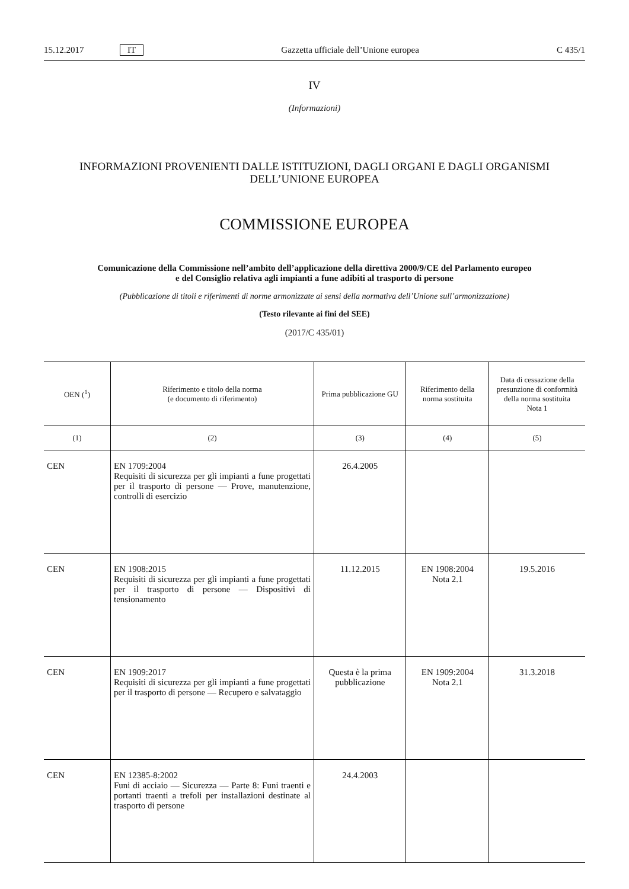15.12.2017 IT Gazzetta ufficiale dell’Unione europea C 435/1
IV
(Informazioni)
INFORMAZIONI PROVENIENTI DALLE ISTITUZIONI, DAGLI ORGANI E DAGLI ORGANISMI DELL’UNIONE EUROPEA
COMMISSIONE EUROPEA
Comunicazione della Commissione nell’ambito dell’applicazione della direttiva 2000/9/CE del Parlamento europeo e del Consiglio relativa agli impianti a fune adibiti al trasporto di persone
(Pubblicazione di titoli e riferimenti di norme armonizzate ai sensi della normativa dell’Unione sull’armonizzazione)
(Testo rilevante ai fini del SEE)
(2017/C 435/01)
| OEN (<sup>1</sup>) | Riferimento e titolo della norma (e documento di riferimento) | Prima pubblicazione GU | Riferimento della norma sostituita | Data di cessazione della presunzione di conformità della norma sostituita Nota 1 |
| --- | --- | --- | --- | --- |
| (1) | (2) | (3) | (4) | (5) |
| CEN | EN 1709:2004 Requisiti di sicurezza per gli impianti a fune progettati per il trasporto di persone — Prove, manutenzione, controlli di esercizio | 26.4.2005 | | |
| CEN | EN 1908:2015 Requisiti di sicurezza per gli impianti a fune progettati per il trasporto di persone — Dispositivi di tensionamento | 11.12.2015 | EN 1908:2004 Nota 2.1 | 19.5.2016 |
| CEN | EN 1909:2017 Requisiti di sicurezza per gli impianti a fune progettati per il trasporto di persone — Recupero e salvataggio | Questa è la prima pubblicazione | EN 1909:2004 Nota 2.1 | 31.3.2018 |
| CEN | EN 12385-8:2002 Funi di acciaio — Sicurezza — Parte 8: Funi traenti e portanti traenti a trefoli per installazioni destinate al trasporto di persone | 24.4.2003 | | |